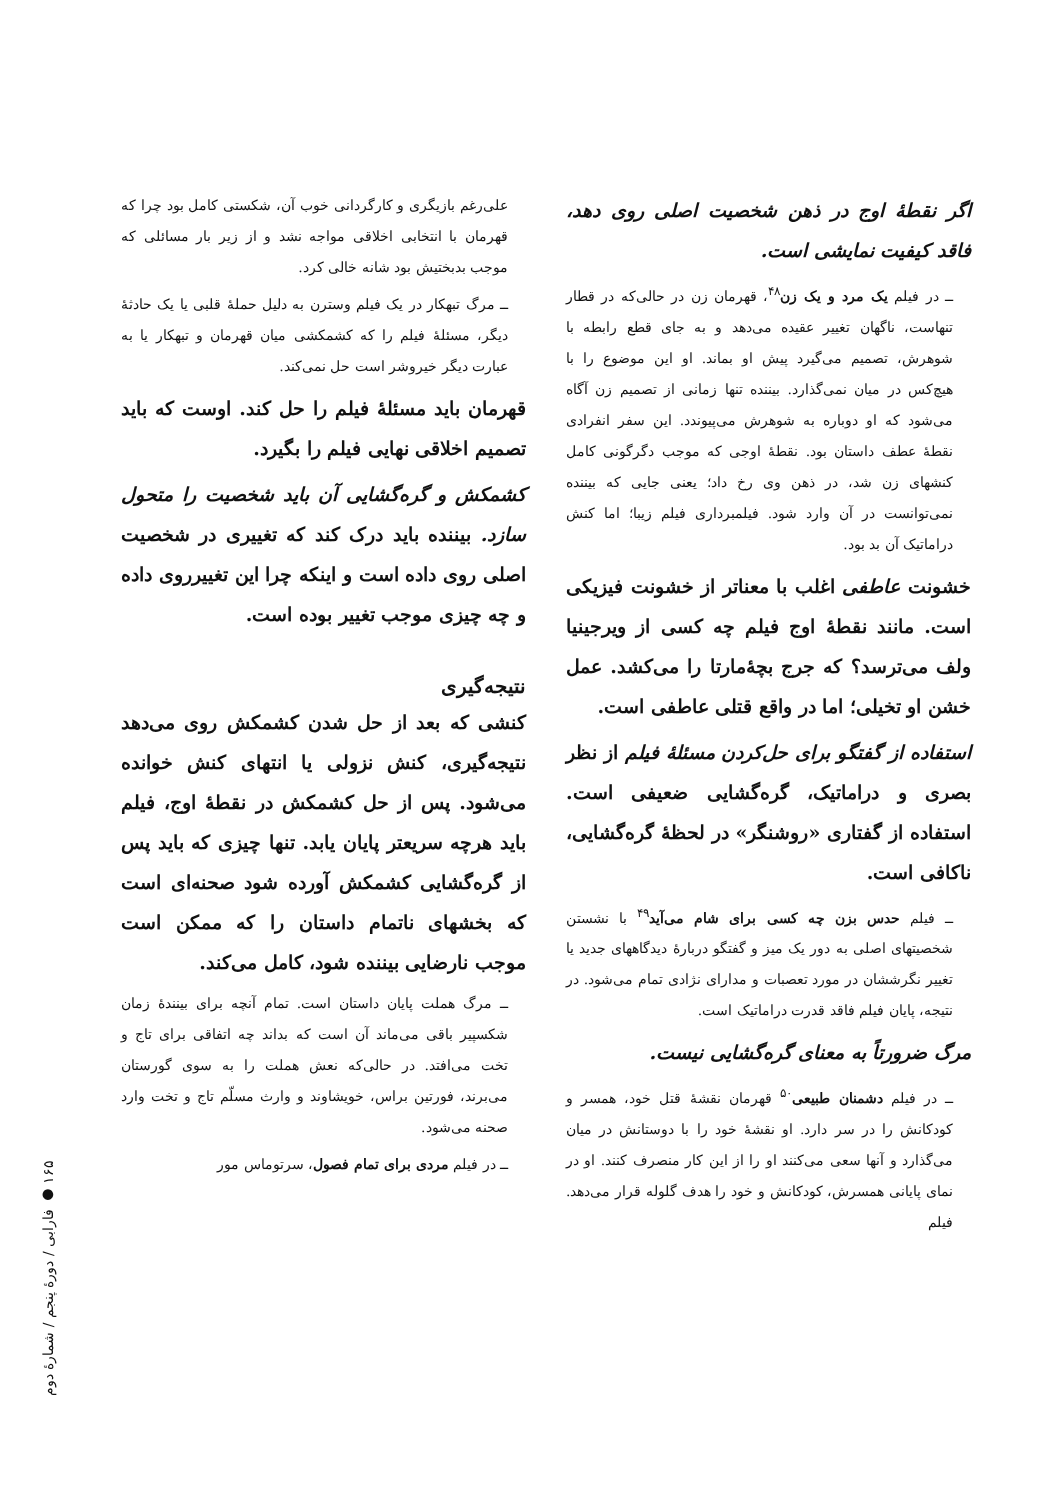اگر نقطهٔ اوج در ذهن شخصیت اصلی روی دهد، فاقد کیفیت نمایشی است.
ــ در فیلم یک مرد و یک زن<sup>۴۸</sup>، قهرمان زن در حالی‌که در قطار تنهاست، ناگهان تغییر عقیده می‌دهد و به جای قطع رابطه با شوهرش، تصمیم می‌گیرد پیش او بماند. او این موضوع را با هیچ‌کس در میان نمی‌گذارد. بیننده تنها زمانی از تصمیم زن آگاه می‌شود که او دوباره به شوهرش می‌پیوندد. این سفر انفرادی نقطهٔ عطف داستان بود. نقطهٔ اوجی که موجب دگرگونی کامل کنشهای زن شد، در ذهن وی رخ داد؛ یعنی جایی که بیننده نمی‌توانست در آن وارد شود. فیلمبرداری فیلم زیبا؛ اما کنش دراماتیک آن بد بود.
خشونت عاطفی اغلب با معناتر از خشونت فیزیکی است. مانند نقطهٔ اوج فیلم چه کسی از ویرجینیا ولف می‌ترسد؟ که جرج بچهٔ‌مارتا را می‌کشد. عمل خشن او تخیلی؛ اما در واقع قتلی عاطفی است.
استفاده از گفتگو برای حل‌کردن مسئلهٔ فیلم از نظر بصری و دراماتیک، گره‌گشایی ضعیفی است. استفاده از گفتاری «روشنگر» در لحظهٔ گره‌گشایی، ناکافی است.
ــ فیلم حدس بزن چه کسی برای شام می‌آید<sup>۴۹</sup> با نشستن شخصیتهای اصلی به دور یک میز و گفتگو دربارهٔ دیدگاههای جدید یا تغییر نگرششان در مورد تعصبات و مدارای نژادی تمام می‌شود. در نتیجه، پایان فیلم فاقد قدرت دراماتیک است.
مرگ ضرورتاً به معنای گره‌گشایی نیست.
ــ در فیلم دشمنان طبیعی<sup>۵۰</sup> قهرمان نقشهٔ قتل خود، همسر و کودکانش را در سر دارد. او نقشهٔ خود را با دوستانش در میان می‌گذارد و آنها سعی می‌کنند او را از این کار منصرف کنند. او در نمای پایانی همسرش، کودکانش و خود را هدف گلوله قرار می‌دهد. فیلم
علی‌رغم بازیگری و کارگردانی خوب آن، شکستی کامل بود چرا که قهرمان با انتخابی اخلاقی مواجه نشد و از زیر بار مسائلی که موجب بدبختیش بود شانه خالی کرد.
ــ مرگ تبهکار در یک فیلم وسترن به دلیل حملهٔ قلبی یا یک حادثهٔ دیگر، مسئلهٔ فیلم را که کشمکشی میان قهرمان و تبهکار یا به عبارت دیگر خیروشر است حل نمی‌کند.
قهرمان باید مسئلهٔ فیلم را حل کند. اوست که باید تصمیم اخلاقی نهایی فیلم را بگیرد.
کشمکش و گره‌گشایی آن باید شخصیت را متحول سازد. بیننده باید درک کند که تغییری در شخصیت اصلی روی داده است و اینکه چرا این تغییرروی داده و چه چیزی موجب تغییر بوده است.
نتیجه‌گیری
کنشی که بعد از حل شدن کشمکش روی می‌دهد نتیجه‌گیری، کنش نزولی یا انتهای کنش خوانده می‌شود. پس از حل کشمکش در نقطهٔ اوج، فیلم باید هرچه سریعتر پایان یابد. تنها چیزی که باید پس از گره‌گشایی کشمکش آورده شود صحنه‌ای است که بخشهای ناتمام داستان را که ممکن است موجب نارضایی بیننده شود، کامل می‌کند.
ــ مرگ هملت پایان داستان است. تمام آنچه برای بینندهٔ زمان شکسپیر باقی می‌ماند آن است که بداند چه اتفاقی برای تاج و تخت می‌افتد. در حالی‌که نعش هملت را به سوی گورستان می‌برند، فورتین براس، خویشاوند و وارث مسلّم تاج و تخت وارد صحنه می‌شود.
ــ در فیلم مردی برای تمام فصول، سرتوماس مور
۱۶۵ ● فارابی / دورهٔ پنجم / شمارهٔ دوم